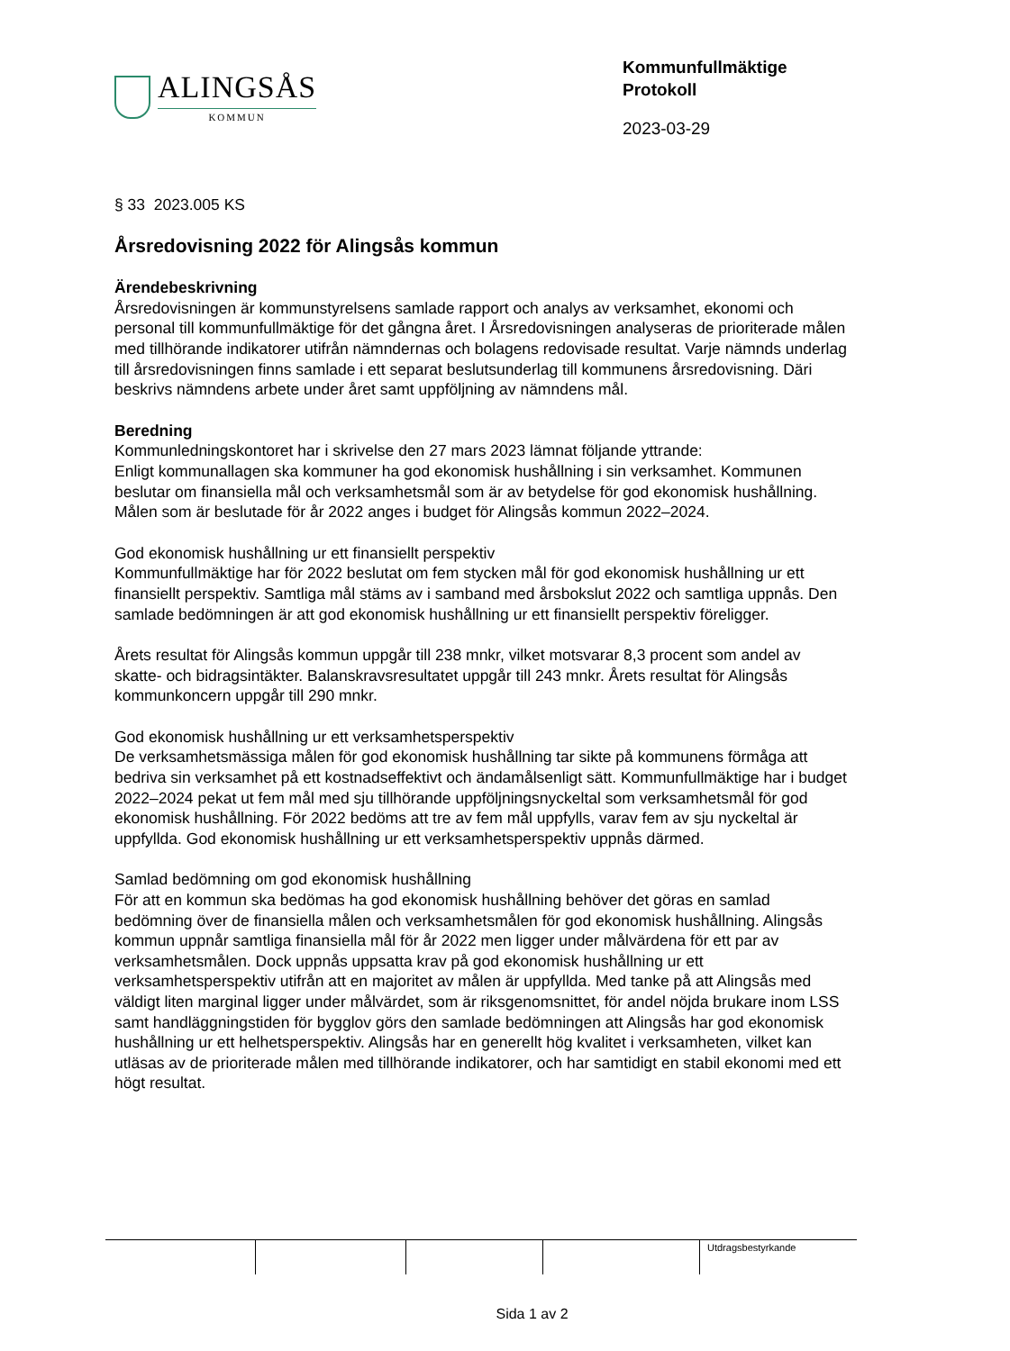ALINGSÅS
KOMMUN
Kommunfullmäktige
Protokoll
2023-03-29
§ 33 2023.005 KS
Årsredovisning 2022 för Alingsås kommun
Ärendebeskrivning
Årsredovisningen är kommunstyrelsens samlade rapport och analys av verksamhet, ekonomi och personal till kommunfullmäktige för det gångna året. I Årsredovisningen analyseras de prioriterade målen med tillhörande indikatorer utifrån nämndernas och bolagens redovisade resultat. Varje nämnds underlag till årsredovisningen finns samlade i ett separat beslutsunderlag till kommunens årsredovisning. Däri beskrivs nämndens arbete under året samt uppföljning av nämndens mål.
Beredning
Kommunledningskontoret har i skrivelse den 27 mars 2023 lämnat följande yttrande:
Enligt kommunallagen ska kommuner ha god ekonomisk hushållning i sin verksamhet. Kommunen beslutar om finansiella mål och verksamhetsmål som är av betydelse för god ekonomisk hushållning. Målen som är beslutade för år 2022 anges i budget för Alingsås kommun 2022–2024.
God ekonomisk hushållning ur ett finansiellt perspektiv
Kommunfullmäktige har för 2022 beslutat om fem stycken mål för god ekonomisk hushållning ur ett finansiellt perspektiv. Samtliga mål stäms av i samband med årsbokslut 2022 och samtliga uppnås. Den samlade bedömningen är att god ekonomisk hushållning ur ett finansiellt perspektiv föreligger.
Årets resultat för Alingsås kommun uppgår till 238 mnkr, vilket motsvarar 8,3 procent som andel av skatte- och bidragsintäkter. Balanskravsresultatet uppgår till 243 mnkr. Årets resultat för Alingsås kommunkoncern uppgår till 290 mnkr.
God ekonomisk hushållning ur ett verksamhetsperspektiv
De verksamhetsmässiga målen för god ekonomisk hushållning tar sikte på kommunens förmåga att bedriva sin verksamhet på ett kostnadseffektivt och ändamålsenligt sätt. Kommunfullmäktige har i budget 2022–2024 pekat ut fem mål med sju tillhörande uppföljningsnyckeltal som verksamhetsmål för god ekonomisk hushållning. För 2022 bedöms att tre av fem mål uppfylls, varav fem av sju nyckeltal är uppfyllda. God ekonomisk hushållning ur ett verksamhetsperspektiv uppnås därmed.
Samlad bedömning om god ekonomisk hushållning
För att en kommun ska bedömas ha god ekonomisk hushållning behöver det göras en samlad bedömning över de finansiella målen och verksamhetsmålen för god ekonomisk hushållning. Alingsås kommun uppnår samtliga finansiella mål för år 2022 men ligger under målvärdena för ett par av verksamhetsmålen. Dock uppnås uppsatta krav på god ekonomisk hushållning ur ett verksamhetsperspektiv utifrån att en majoritet av målen är uppfyllda. Med tanke på att Alingsås med väldigt liten marginal ligger under målvärdet, som är riksgenomsnittet, för andel nöjda brukare inom LSS samt handläggningstiden för bygglov görs den samlade bedömningen att Alingsås har god ekonomisk hushållning ur ett helhetsperspektiv. Alingsås har en generellt hög kvalitet i verksamheten, vilket kan utläsas av de prioriterade målen med tillhörande indikatorer, och har samtidigt en stabil ekonomi med ett högt resultat.
| | | | | Utdragsbestyrkande |
Sida 1 av 2